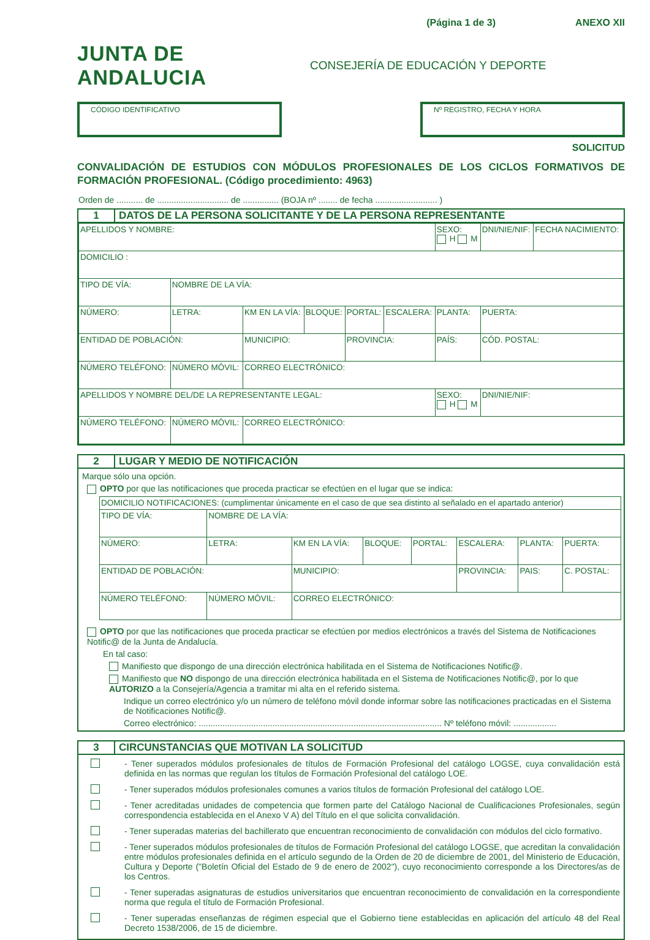(Página 1 de 3) ANEXO XII
JUNTA DE ANDALUCIA
CONSEJERÍA DE EDUCACIÓN Y DEPORTE
CÓDIGO IDENTIFICATIVO Nº REGISTRO, FECHA Y HORA
SOLICITUD
CONVALIDACIÓN DE ESTUDIOS CON MÓDULOS PROFESIONALES DE LOS CICLOS FORMATIVOS DE FORMACIÓN PROFESIONAL. (Código procedimiento: 4963)
Orden de ........... de .............................. de ............... (BOJA nº ........ de fecha .......................... )
1 DATOS DE LA PERSONA SOLICITANTE Y DE LA PERSONA REPRESENTANTE
| APELLIDOS Y NOMBRE: | | | | | | SEXO: H M | DNI/NIE/NIF: | FECHA NACIMIENTO: |
| DOMICILIO : | | | | | | | | |
| TIPO DE VÍA: | NOMBRE DE LA VÍA: | | | | | | | |
| NÚMERO: | LETRA: | KM EN LA VÍA: | BLOQUE: | PORTAL: | ESCALERA: | PLANTA: | PUERTA: | |
| ENTIDAD DE POBLACIÓN: | | MUNICIPIO: | | PROVINCIA: | | PAÍS: | CÓD. POSTAL: | |
| NÚMERO TELÉFONO: | NÚMERO MÓVIL: | CORREO ELECTRÓNICO: | | | | | | |
| APELLIDOS Y NOMBRE DEL/DE LA REPRESENTANTE LEGAL: | | | | | | SEXO: H M | DNI/NIE/NIF: | |
| NÚMERO TELÉFONO: | NÚMERO MÓVIL: | CORREO ELECTRÓNICO: | | | | | | |
2 LUGAR Y MEDIO DE NOTIFICACIÓN
Marque sólo una opción.
OPTO por que las notificaciones que proceda practicar se efectúen en el lugar que se indica:
| DOMICILIO NOTIFICACIONES: (cumplimentar únicamente en el caso de que sea distinto al señalado en el apartado anterior) | | | | | | | |
| TIPO DE VÍA: | NOMBRE DE LA VÍA: | | | | | | |
| NÚMERO: | LETRA: | KM EN LA VÍA: | BLOQUE: | PORTAL: | ESCALERA: | PLANTA: | PUERTA: |
| ENTIDAD DE POBLACIÓN: | | MUNICIPIO: | | | PROVINCIA: | PAIS: | C. POSTAL: |
| NÚMERO TELÉFONO: | NÚMERO MÓVIL: | CORREO ELECTRÓNICO: | | | | | |
OPTO por que las notificaciones que proceda practicar se efectúen por medios electrónicos a través del Sistema de Notificaciones Notific@ de la Junta de Andalucía.
En tal caso:
Manifiesto que dispongo de una dirección electrónica habilitada en el Sistema de Notificaciones Notific@.
Manifiesto que NO dispongo de una dirección electrónica habilitada en el Sistema de Notificaciones Notific@, por lo que AUTORIZO a la Consejería/Agencia a tramitar mi alta en el referido sistema.
Indique un correo electrónico y/o un número de teléfono móvil donde informar sobre las notificaciones practicadas en el Sistema de Notificaciones Notific@.
Correo electrónico: ...................................................................................................... Nº teléfono móvil: ..................
3 CIRCUNSTANCIAS QUE MOTIVAN LA SOLICITUD
- Tener superados módulos profesionales de títulos de Formación Profesional del catálogo LOGSE, cuya convalidación está definida en las normas que regulan los títulos de Formación Profesional del catálogo LOE.
- Tener superados módulos profesionales comunes a varios títulos de formación Profesional del catálogo LOE.
- Tener acreditadas unidades de competencia que formen parte del Catálogo Nacional de Cualificaciones Profesionales, según correspondencia establecida en el Anexo V A) del Título en el que solicita convalidación.
- Tener superadas materias del bachillerato que encuentran reconocimiento de convalidación con módulos del ciclo formativo.
- Tener superados módulos profesionales de títulos de Formación Profesional del catálogo LOGSE, que acreditan la convalidación entre módulos profesionales definida en el artículo segundo de la Orden de 20 de diciembre de 2001, del Ministerio de Educación, Cultura y Deporte ("Boletín Oficial del Estado de 9 de enero de 2002"), cuyo reconocimiento corresponde a los Directores/as de los Centros.
- Tener superadas asignaturas de estudios universitarios que encuentran reconocimiento de convalidación en la correspondiente norma que regula el título de Formación Profesional.
- Tener superadas enseñanzas de régimen especial que el Gobierno tiene establecidas en aplicación del artículo 48 del Real Decreto 1538/2006, de 15 de diciembre.